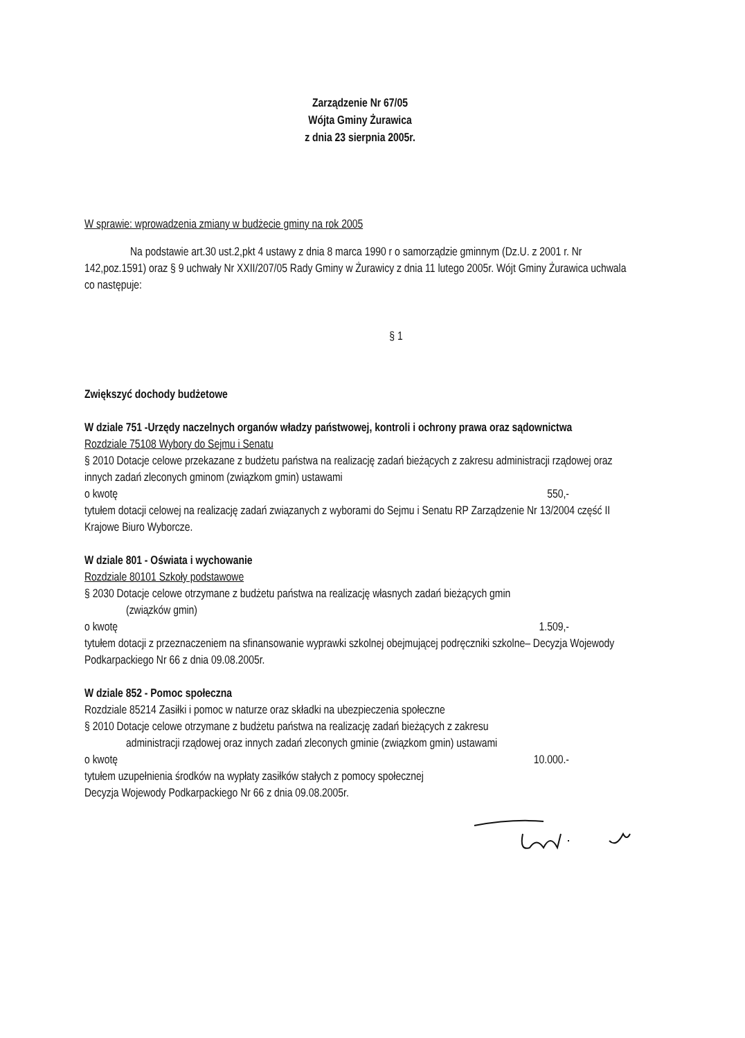Zarządzenie Nr 67/05
Wójta Gminy Żurawica
z dnia 23 sierpnia 2005r.
W sprawie: wprowadzenia zmiany w budżecie gminy na rok 2005
Na podstawie art.30 ust.2,pkt 4 ustawy z dnia 8 marca 1990 r o samorządzie gminnym (Dz.U. z 2001 r. Nr 142,poz.1591) oraz § 9 uchwały Nr XXII/207/05 Rady Gminy w Żurawicy z dnia 11 lutego 2005r. Wójt Gminy Żurawica uchwala co następuje:
§ 1
Zwiększyć dochody budżetowe
W dziale 751 -Urzędy naczelnych organów władzy państwowej, kontroli i ochrony prawa oraz sądownictwa
Rozdziale 75108 Wybory do Sejmu i Senatu
§ 2010 Dotacje celowe przekazane z budżetu państwa na realizację zadań bieżących z zakresu administracji rządowej oraz innych zadań zleconych gminom (związkom gmin) ustawami
o kwotę 550,-
tytułem dotacji celowej na realizację zadań związanych z wyborami do Sejmu i Senatu RP Zarządzenie Nr 13/2004 część II Krajowe Biuro Wyborcze.
W dziale 801 - Oświata i wychowanie
Rozdziale 80101 Szkoły podstawowe
§ 2030 Dotacje celowe otrzymane z budżetu państwa na realizację własnych zadań bieżących gmin
(związków gmin)
o kwotę 1.509,-
tytułem dotacji z przeznaczeniem na sfinansowanie wyprawki szkolnej obejmującej podręczniki szkolne– Decyzja Wojewody Podkarpackiego Nr 66 z dnia 09.08.2005r.
W dziale 852 - Pomoc społeczna
Rozdziale 85214 Zasiłki i pomoc w naturze oraz składki na ubezpieczenia społeczne
§ 2010 Dotacje celowe otrzymane z budżetu państwa na realizację zadań bieżących z zakresu
administracji rządowej oraz innych zadań zleconych gminie (związkom gmin) ustawami
o kwotę 10.000.-
tytułem uzupełnienia środków na wypłaty zasiłków stałych z pomocy społecznej
Decyzja Wojewody Podkarpackiego Nr 66 z dnia 09.08.2005r.